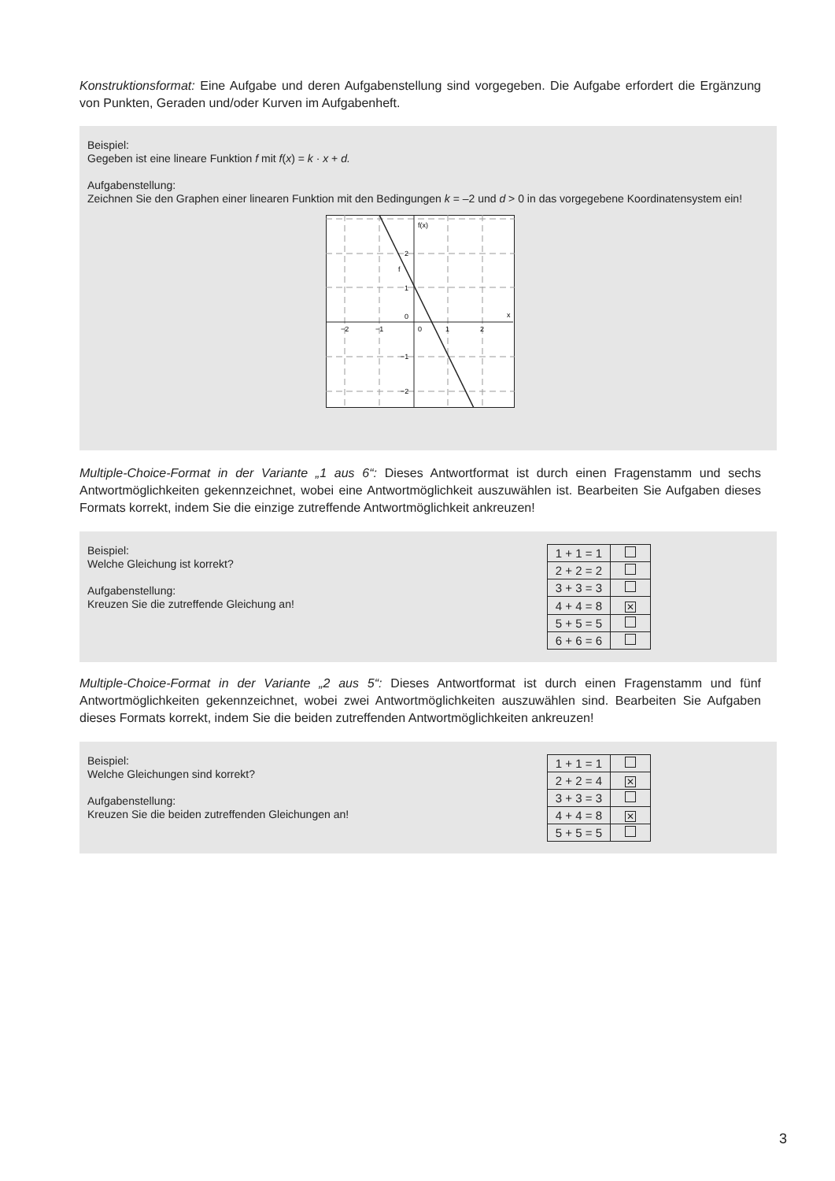Konstruktionsformat: Eine Aufgabe und deren Aufgabenstellung sind vorgegeben. Die Aufgabe erfordert die Ergänzung von Punkten, Geraden und/oder Kurven im Aufgabenheft.
Beispiel:
Gegeben ist eine lineare Funktion f mit f(x) = k · x + d.
Aufgabenstellung:
Zeichnen Sie den Graphen einer linearen Funktion mit den Bedingungen k = –2 und d > 0 in das vorgegebene Koordinatensystem ein!
f(x)
x
f
2
1
0
−1
−2
−2
−1
0
1
2
Multiple-Choice-Format in der Variante „1 aus 6“: Dieses Antwortformat ist durch einen Fragenstamm und sechs Antwortmöglichkeiten gekennzeichnet, wobei eine Antwortmöglichkeit auszuwählen ist. Bearbeiten Sie Aufgaben dieses Formats korrekt, indem Sie die einzige zutreffende Antwortmöglichkeit ankreuzen!
Beispiel:
Welche Gleichung ist korrekt?
Aufgabenstellung:
Kreuzen Sie die zutreffende Gleichung an!
| 1 + 1 = 1 | |
| 2 + 2 = 2 | |
| 3 + 3 = 3 | |
| 4 + 4 = 8 | ✕ |
| 5 + 5 = 5 | |
| 6 + 6 = 6 | |
Multiple-Choice-Format in der Variante „2 aus 5“: Dieses Antwortformat ist durch einen Fragenstamm und fünf Antwortmöglichkeiten gekennzeichnet, wobei zwei Antwortmöglichkeiten auszuwählen sind. Bearbeiten Sie Aufgaben dieses Formats korrekt, indem Sie die beiden zutreffenden Antwortmöglichkeiten ankreuzen!
Beispiel:
Welche Gleichungen sind korrekt?
Aufgabenstellung:
Kreuzen Sie die beiden zutreffenden Gleichungen an!
| 1 + 1 = 1 | |
| 2 + 2 = 4 | ✕ |
| 3 + 3 = 3 | |
| 4 + 4 = 8 | ✕ |
| 5 + 5 = 5 | |
3